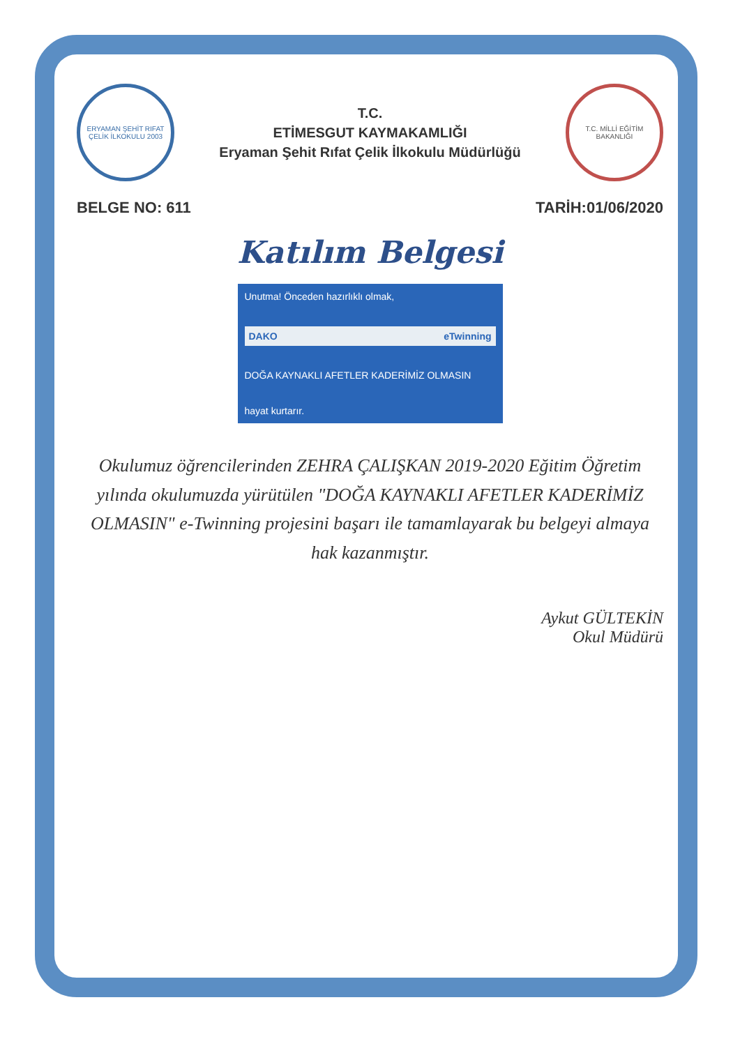ERYAMAN ŞEHİT RIFAT ÇELİK İLKOKULU 2003
T.C.
ETİMESGUT KAYMAKAMLIĞI
Eryaman Şehit Rıfat Çelik İlkokulu Müdürlüğü
T.C. MİLLİ EĞİTİM BAKANLIĞI
BELGE NO: 611 TARİH:01/06/2020
Katılım Belgesi
Unutma! Önceden hazırlıklı olmak,
DAKO eTwinning
DOĞA KAYNAKLI AFETLER KADERİMİZ OLMASIN
hayat kurtarır.
Okulumuz öğrencilerinden ZEHRA ÇALIŞKAN 2019-2020 Eğitim Öğretim yılında okulumuzda yürütülen "DOĞA KAYNAKLI AFETLER KADERİMİZ OLMASIN" e-Twinning projesini başarı ile tamamlayarak bu belgeyi almaya hak kazanmıştır.
Aykut GÜLTEKİN
Okul Müdürü